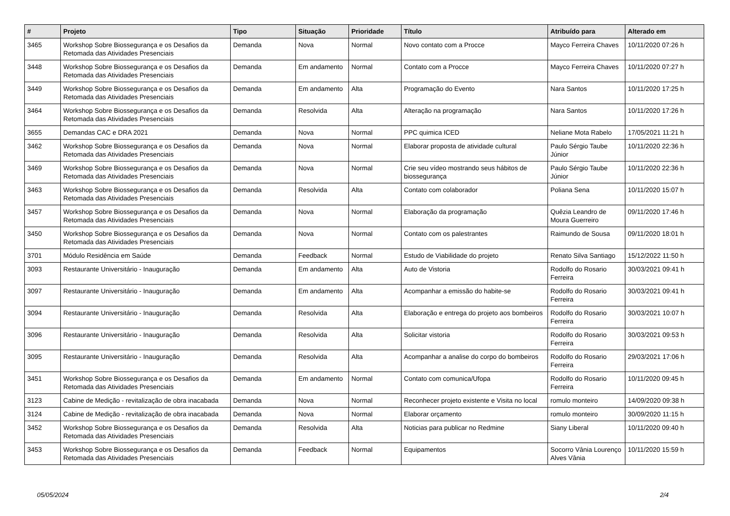| # | Projeto | Tipo | Situação | Prioridade | Título | Atribuído para | Alterado em |
| --- | --- | --- | --- | --- | --- | --- | --- |
| 3465 | Workshop Sobre Biossegurança e os Desafios da Retomada das Atividades Presenciais | Demanda | Nova | Normal | Novo contato com a Procce | Mayco Ferreira Chaves | 10/11/2020 07:26 h |
| 3448 | Workshop Sobre Biossegurança e os Desafios da Retomada das Atividades Presenciais | Demanda | Em andamento | Normal | Contato com a Procce | Mayco Ferreira Chaves | 10/11/2020 07:27 h |
| 3449 | Workshop Sobre Biossegurança e os Desafios da Retomada das Atividades Presenciais | Demanda | Em andamento | Alta | Programação do Evento | Nara Santos | 10/11/2020 17:25 h |
| 3464 | Workshop Sobre Biossegurança e os Desafios da Retomada das Atividades Presenciais | Demanda | Resolvida | Alta | Alteração na programação | Nara Santos | 10/11/2020 17:26 h |
| 3655 | Demandas CAC e DRA 2021 | Demanda | Nova | Normal | PPC quimica ICED | Neliane Mota Rabelo | 17/05/2021 11:21 h |
| 3462 | Workshop Sobre Biossegurança e os Desafios da Retomada das Atividades Presenciais | Demanda | Nova | Normal | Elaborar proposta de atividade cultural | Paulo Sérgio Taube Júnior | 10/11/2020 22:36 h |
| 3469 | Workshop Sobre Biossegurança e os Desafios da Retomada das Atividades Presenciais | Demanda | Nova | Normal | Crie seu vídeo mostrando seus hábitos de biossegurança | Paulo Sérgio Taube Júnior | 10/11/2020 22:36 h |
| 3463 | Workshop Sobre Biossegurança e os Desafios da Retomada das Atividades Presenciais | Demanda | Resolvida | Alta | Contato com colaborador | Poliana Sena | 10/11/2020 15:07 h |
| 3457 | Workshop Sobre Biossegurança e os Desafios da Retomada das Atividades Presenciais | Demanda | Nova | Normal | Elaboração da programação | Quêzia Leandro de Moura Guerreiro | 09/11/2020 17:46 h |
| 3450 | Workshop Sobre Biossegurança e os Desafios da Retomada das Atividades Presenciais | Demanda | Nova | Normal | Contato com os palestrantes | Raimundo de Sousa | 09/11/2020 18:01 h |
| 3701 | Módulo Residência em Saúde | Demanda | Feedback | Normal | Estudo de Viabilidade do projeto | Renato Silva Santiago | 15/12/2022 11:50 h |
| 3093 | Restaurante Universitário - Inauguração | Demanda | Em andamento | Alta | Auto de Vistoria | Rodolfo do Rosario Ferreira | 30/03/2021 09:41 h |
| 3097 | Restaurante Universitário - Inauguração | Demanda | Em andamento | Alta | Acompanhar a emissão do habite-se | Rodolfo do Rosario Ferreira | 30/03/2021 09:41 h |
| 3094 | Restaurante Universitário - Inauguração | Demanda | Resolvida | Alta | Elaboração e entrega do projeto aos bombeiros | Rodolfo do Rosario Ferreira | 30/03/2021 10:07 h |
| 3096 | Restaurante Universitário - Inauguração | Demanda | Resolvida | Alta | Solicitar vistoria | Rodolfo do Rosario Ferreira | 30/03/2021 09:53 h |
| 3095 | Restaurante Universitário - Inauguração | Demanda | Resolvida | Alta | Acompanhar a analise do corpo do bombeiros | Rodolfo do Rosario Ferreira | 29/03/2021 17:06 h |
| 3451 | Workshop Sobre Biossegurança e os Desafios da Retomada das Atividades Presenciais | Demanda | Em andamento | Normal | Contato com comunica/Ufopa | Rodolfo do Rosario Ferreira | 10/11/2020 09:45 h |
| 3123 | Cabine de Medição - revitalização de obra inacabada | Demanda | Nova | Normal | Reconhecer projeto existente e Visita no local | romulo monteiro | 14/09/2020 09:38 h |
| 3124 | Cabine de Medição - revitalização de obra inacabada | Demanda | Nova | Normal | Elaborar orçamento | romulo monteiro | 30/09/2020 11:15 h |
| 3452 | Workshop Sobre Biossegurança e os Desafios da Retomada das Atividades Presenciais | Demanda | Resolvida | Alta | Noticias para publicar no Redmine | Siany Liberal | 10/11/2020 09:40 h |
| 3453 | Workshop Sobre Biossegurança e os Desafios da Retomada das Atividades Presenciais | Demanda | Feedback | Normal | Equipamentos | Socorro Vânia Lourenço Alves Vânia | 10/11/2020 15:59 h |
05/05/2024 2/4